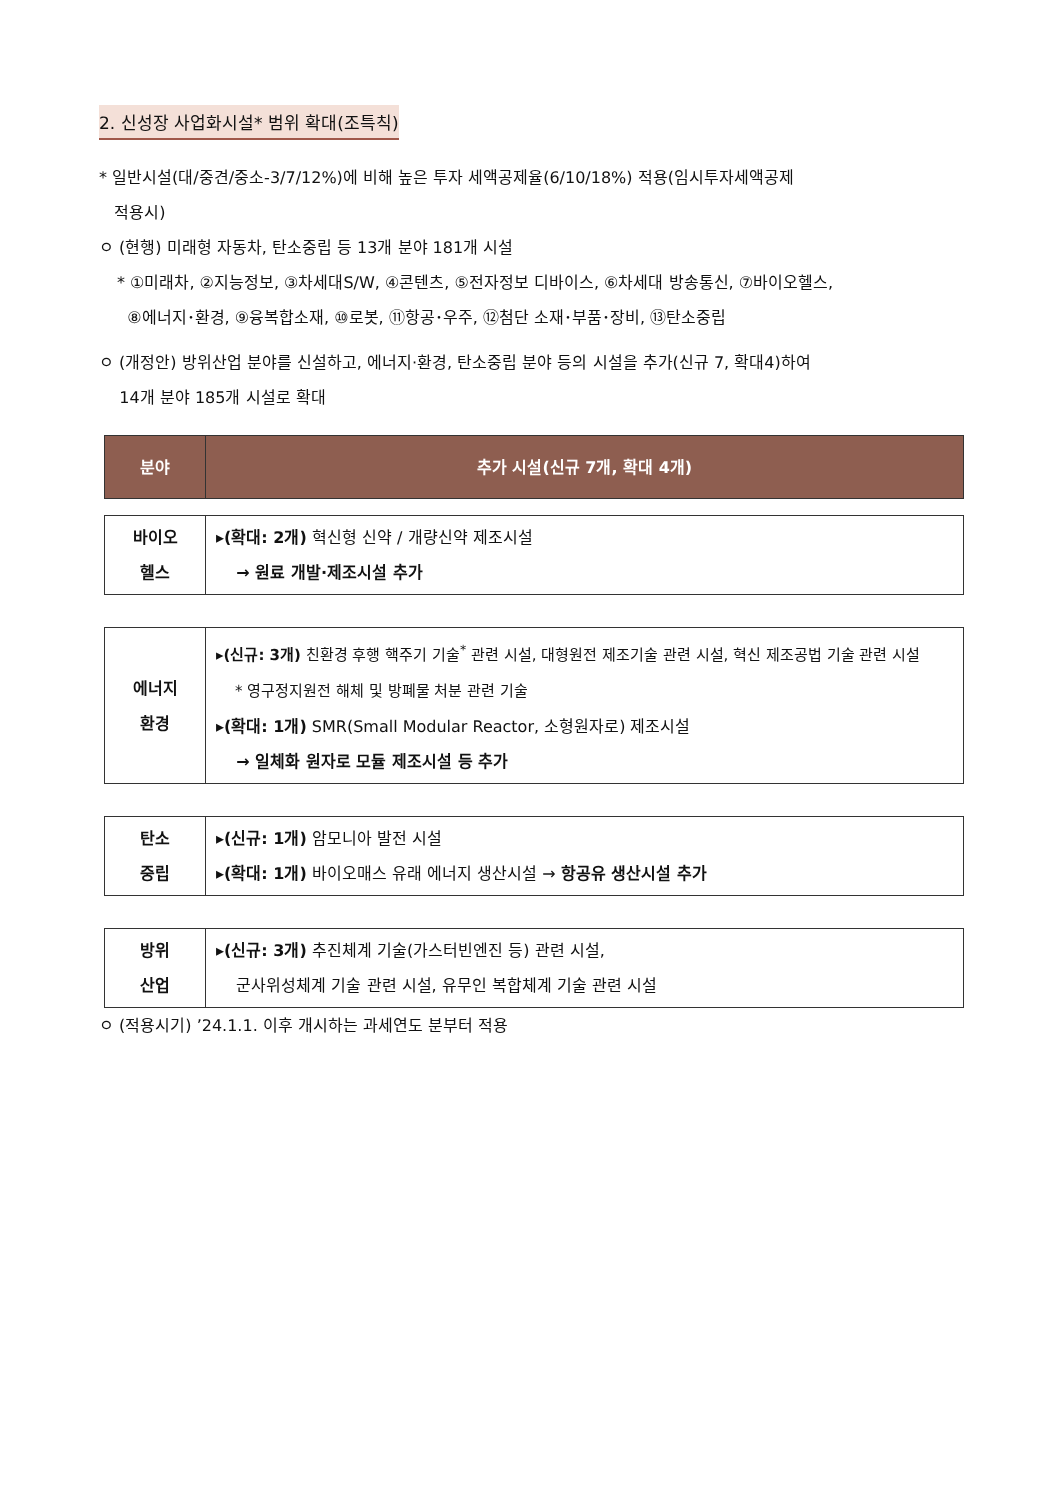2. 신성장 사업화시설* 범위 확대(조특칙)
* 일반시설(대/중견/중소-3/7/12%)에 비해 높은 투자 세액공제율(6/10/18%) 적용(임시투자세액공제
적용시)
ㅇ (현행) 미래형 자동차, 탄소중립 등 13개 분야 181개 시설
* ①미래차, ②지능정보, ③차세대S/W, ④콘텐츠, ⑤전자정보 디바이스, ⑥차세대 방송통신, ⑦바이오헬스,
⑧에너지･환경, ⑨융복합소재, ⑩로봇, ⑪항공･우주, ⑫첨단 소재･부품･장비, ⑬탄소중립
ㅇ (개정안) 방위산업 분야를 신설하고, 에너지·환경, 탄소중립 분야 등의 시설을 추가(신규 7, 확대4)하여
14개 분야 185개 시설로 확대
| 분야 | 추가 시설(신규 7개, 확대 4개) |
| --- | --- |
| 바이오 헬스 | ▸ (확대: 2개) 혁신형 신약 / 개량신약 제조시설 → 원료 개발·제조시설 추가 |
| 에너지 환경 | ▸ (신규: 3개) 친환경 후행 핵주기 기술<sup>*</sup> 관련 시설, 대형원전 제조기술 관련 시설, 혁신 제조공법 기술 관련 시설 * 영구정지원전 해체 및 방폐물 처분 관련 기술 ▸ (확대: 1개) SMR(Small Modular Reactor, 소형원자로) 제조시설 → 일체화 원자로 모듈 제조시설 등 추가 |
| 탄소 중립 | ▸ (신규: 1개) 암모니아 발전 시설 ▸ (확대: 1개) 바이오매스 유래 에너지 생산시설 → 항공유 생산시설 추가 |
| 방위 산업 | ▸ (신규: 3개) 추진체계 기술(가스터빈엔진 등) 관련 시설, 군사위성체계 기술 관련 시설, 유무인 복합체계 기술 관련 시설 |
ㅇ (적용시기) ’24.1.1. 이후 개시하는 과세연도 분부터 적용